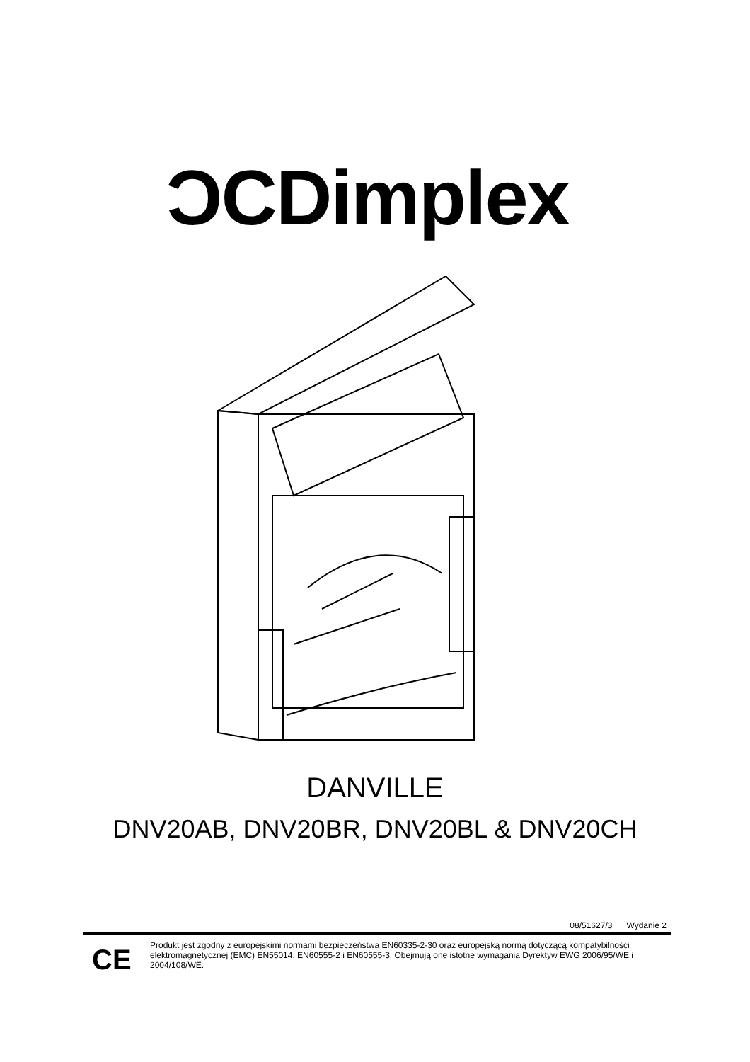ƆCDimplex
DANVILLE
DNV20AB, DNV20BR, DNV20BL & DNV20CH
08/51627/3 Wydanie 2
CE
Produkt jest zgodny z europejskimi normami bezpieczeństwa EN60335-2-30 oraz europejską normą dotyczącą kompatybilności elektromagnetycznej (EMC) EN55014, EN60555-2 i EN60555-3. Obejmują one istotne wymagania Dyrektyw EWG 2006/95/WE i 2004/108/WE.